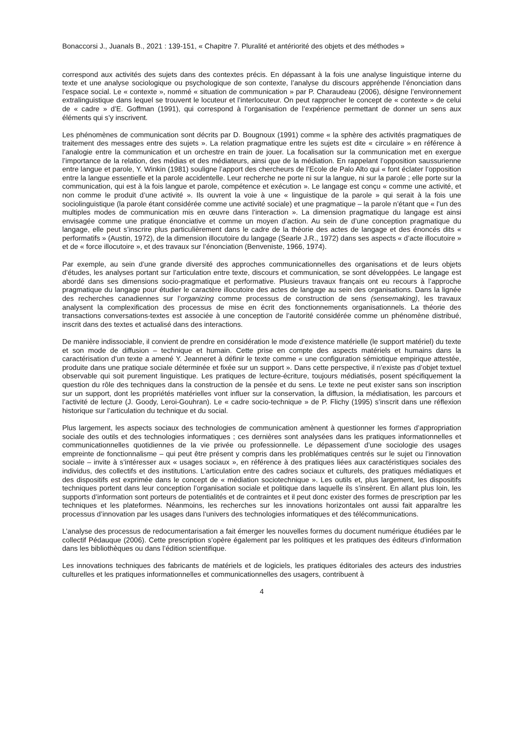Bonaccorsi J., Juanals B., 2021 : 139-151, « Chapitre 7. Pluralité et antériorité des objets et des méthodes »
correspond aux activités des sujets dans des contextes précis. En dépassant à la fois une analyse linguistique interne du texte et une analyse sociologique ou psychologique de son contexte, l’analyse du discours appréhende l’énonciation dans l’espace social. Le « contexte », nommé « situation de communication » par P. Charaudeau (2006), désigne l’environnement extralinguistique dans lequel se trouvent le locuteur et l’interlocuteur. On peut rapprocher le concept de « contexte » de celui de « cadre » d’E. Goffman (1991), qui correspond à l’organisation de l’expérience permettant de donner un sens aux éléments qui s’y inscrivent.
Les phénomènes de communication sont décrits par D. Bougnoux (1991) comme « la sphère des activités pragmatiques de traitement des messages entre des sujets ». La relation pragmatique entre les sujets est dite « circulaire » en référence à l’analogie entre la communication et un orchestre en train de jouer. La focalisation sur la communication met en exergue l’importance de la relation, des médias et des médiateurs, ainsi que de la médiation. En rappelant l’opposition saussurienne entre langue et parole, Y. Winkin (1981) souligne l’apport des chercheurs de l’Ecole de Palo Alto qui « font éclater l’opposition entre la langue essentielle et la parole accidentelle. Leur recherche ne porte ni sur la langue, ni sur la parole ; elle porte sur la communication, qui est à la fois langue et parole, compétence et exécution ». Le langage est conçu « comme une activité, et non comme le produit d’une activité ». Ils ouvrent la voie à une « linguistique de la parole » qui serait à la fois une sociolinguistique (la parole étant considérée comme une activité sociale) et une pragmatique – la parole n’étant que « l’un des multiples modes de communication mis en œuvre dans l’interaction ». La dimension pragmatique du langage est ainsi envisagée comme une pratique énonciative et comme un moyen d’action. Au sein de d’une conception pragmatique du langage, elle peut s’inscrire plus particulièrement dans le cadre de la théorie des actes de langage et des énoncés dits « performatifs » (Austin, 1972), de la dimension illocutoire du langage (Searle J.R., 1972) dans ses aspects « d’acte illocutoire » et de « force illocutoire », et des travaux sur l’énonciation (Benveniste, 1966, 1974).
Par exemple, au sein d’une grande diversité des approches communicationnelles des organisations et de leurs objets d’études, les analyses portant sur l’articulation entre texte, discours et communication, se sont développées. Le langage est abordé dans ses dimensions socio-pragmatique et performative. Plusieurs travaux français ont eu recours à l’approche pragmatique du langage pour étudier le caractère illocutoire des actes de langage au sein des organisations. Dans la lignée des recherches canadiennes sur l’organizing comme processus de construction de sens (sensemaking), les travaux analysent la complexification des processus de mise en écrit des fonctionnements organisationnels. La théorie des transactions conversations-textes est associée à une conception de l’autorité considérée comme un phénomène distribué, inscrit dans des textes et actualisé dans des interactions.
De manière indissociable, il convient de prendre en considération le mode d’existence matérielle (le support matériel) du texte et son mode de diffusion – technique et humain. Cette prise en compte des aspects matériels et humains dans la caractérisation d’un texte a amené Y. Jeanneret à définir le texte comme « une configuration sémiotique empirique attestée, produite dans une pratique sociale déterminée et fixée sur un support ». Dans cette perspective, il n’existe pas d’objet textuel observable qui soit purement linguistique. Les pratiques de lecture-écriture, toujours médiatisés, posent spécifiquement la question du rôle des techniques dans la construction de la pensée et du sens. Le texte ne peut exister sans son inscription sur un support, dont les propriétés matérielles vont influer sur la conservation, la diffusion, la médiatisation, les parcours et l’activité de lecture (J. Goody, Leroi-Gouhran). Le « cadre socio-technique » de P. Flichy (1995) s’inscrit dans une réflexion historique sur l’articulation du technique et du social.
Plus largement, les aspects sociaux des technologies de communication amènent à questionner les formes d’appropriation sociale des outils et des technologies informatiques ; ces dernières sont analysées dans les pratiques informationnelles et communicationnelles quotidiennes de la vie privée ou professionnelle. Le dépassement d’une sociologie des usages empreinte de fonctionnalisme – qui peut être présent y compris dans les problématiques centrés sur le sujet ou l’innovation sociale – invite à s’intéresser aux « usages sociaux », en référence à des pratiques liées aux caractéristiques sociales des individus, des collectifs et des institutions. L’articulation entre des cadres sociaux et culturels, des pratiques médiatiques et des dispositifs est exprimée dans le concept de « médiation sociotechnique ». Les outils et, plus largement, les dispositifs techniques portent dans leur conception l’organisation sociale et politique dans laquelle ils s’insèrent. En allant plus loin, les supports d’information sont porteurs de potentialités et de contraintes et il peut donc exister des formes de prescription par les techniques et les plateformes. Néanmoins, les recherches sur les innovations horizontales ont aussi fait apparaître les processus d’innovation par les usages dans l’univers des technologies informatiques et des télécommunications.
L’analyse des processus de redocumentarisation a fait émerger les nouvelles formes du document numérique étudiées par le collectif Pédauque (2006). Cette prescription s’opère également par les politiques et les pratiques des éditeurs d’information dans les bibliothèques ou dans l’édition scientifique.
Les innovations techniques des fabricants de matériels et de logiciels, les pratiques éditoriales des acteurs des industries culturelles et les pratiques informationnelles et communicationnelles des usagers, contribuent à
4